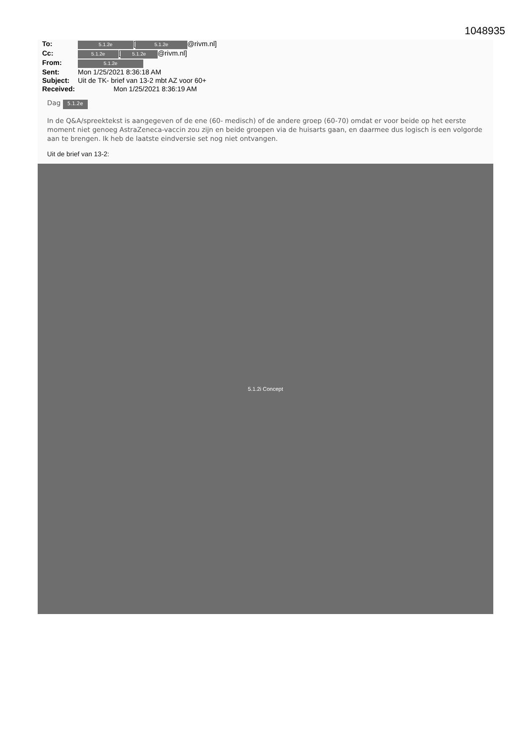1048935
| To: | 5.1.2e [ 5.1.2e @rivm.nl] |
| Cc: | 5.1.2e [ 5.1.2e @rivm.nl] |
| From: | 5.1.2e |
| Sent: | Mon 1/25/2021 8:36:18 AM |
| Subject: | Uit de TK- brief van 13-2 mbt AZ voor 60+ |
| Received: | Mon 1/25/2021 8:36:19 AM |
Dag 5.1.2e
In de Q&A/spreektekst is aangegeven of de ene (60- medisch) of de andere groep (60-70) omdat er voor beide op het eerste moment niet genoeg AstraZeneca-vaccin zou zijn en beide groepen via de huisarts gaan, en daarmee dus logisch is een volgorde aan te brengen. Ik heb de laatste eindversie set nog niet ontvangen.
Uit de brief van 13-2:
5.1.2i Concept